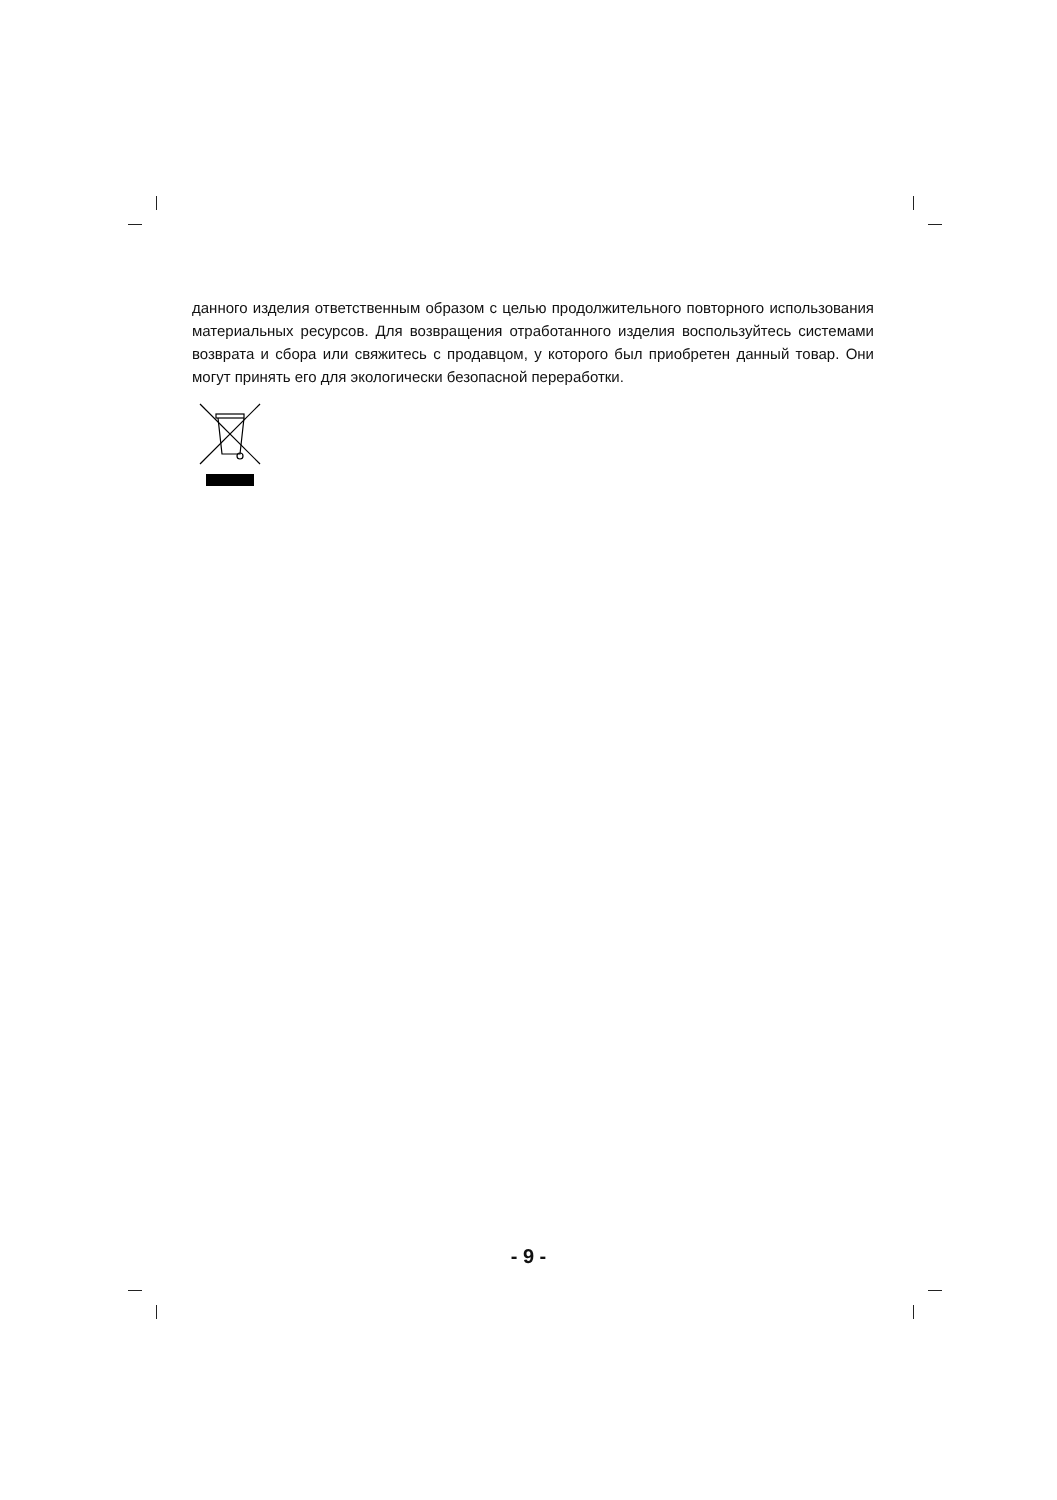данного изделия ответственным образом с целью продолжительного повторного использования материальных ресурсов. Для возвращения отработанного изделия воспользуйтесь системами возврата и сбора или свяжитесь с продавцом, у которого был приобретен данный товар. Они могут принять его для экологически безопасной переработки.
- 9 -